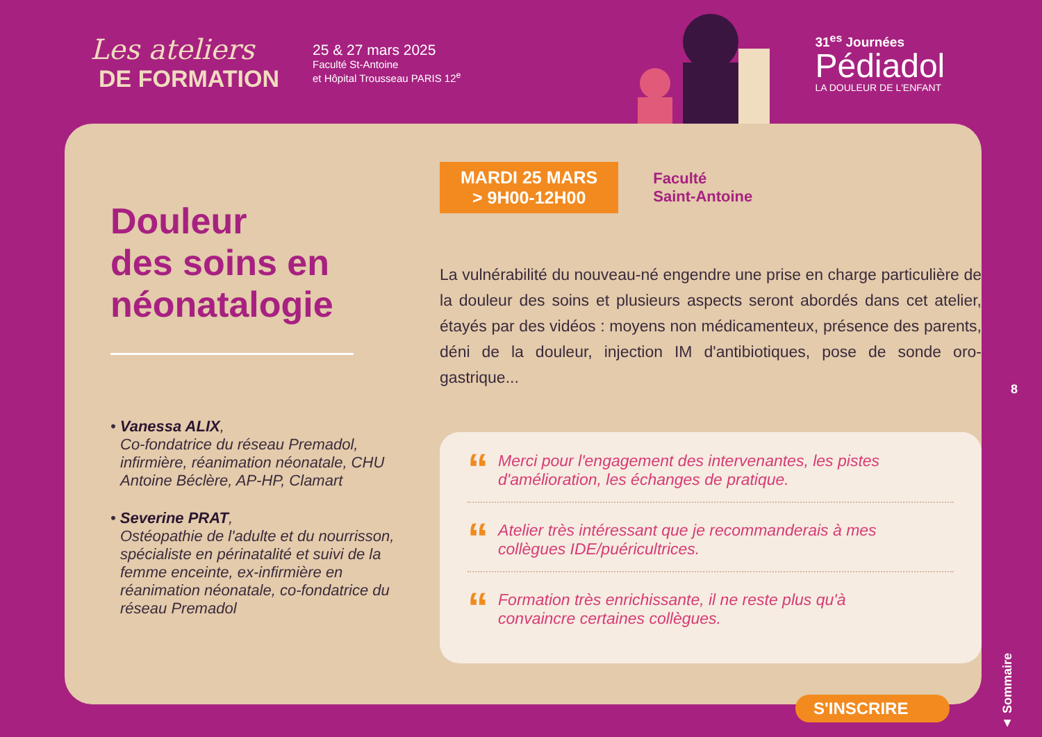Les ateliers
DE FORMATION
25 & 27 mars 2025
Faculté St-Antoine
et Hôpital Trousseau PARIS 12<sup>e</sup>
31<sup>es</sup> Journées
Pédiadol
LA DOULEUR DE L'ENFANT
Douleur
des soins en
néonatalogie
• Vanessa ALIX,
Co-fondatrice du réseau Premadol, infirmière, réanimation néonatale, CHU Antoine Béclère, AP-HP, Clamart
• Severine PRAT,
Ostéopathie de l'adulte et du nourrisson, spécialiste en périnatalité et suivi de la femme enceinte, ex-infirmière en réanimation néonatale, co-fondatrice du réseau Premadol
MARDI 25 MARS
> 9H00-12H00
Faculté
Saint-Antoine
La vulnérabilité du nouveau-né engendre une prise en charge particulière de la douleur des soins et plusieurs aspects seront abordés dans cet atelier, étayés par des vidéos : moyens non médicamenteux, présence des parents, déni de la douleur, injection IM d'antibiotiques, pose de sonde oro-gastrique...
“
Merci pour l'engagement des intervenantes, les pistes d'amélioration, les échanges de pratique.
“
Atelier très intéressant que je recommanderais à mes collègues IDE/puéricultrices.
“
Formation très enrichissante, il ne reste plus qu'à convaincre certaines collègues.
S'INSCRIRE
8
▲ Sommaire